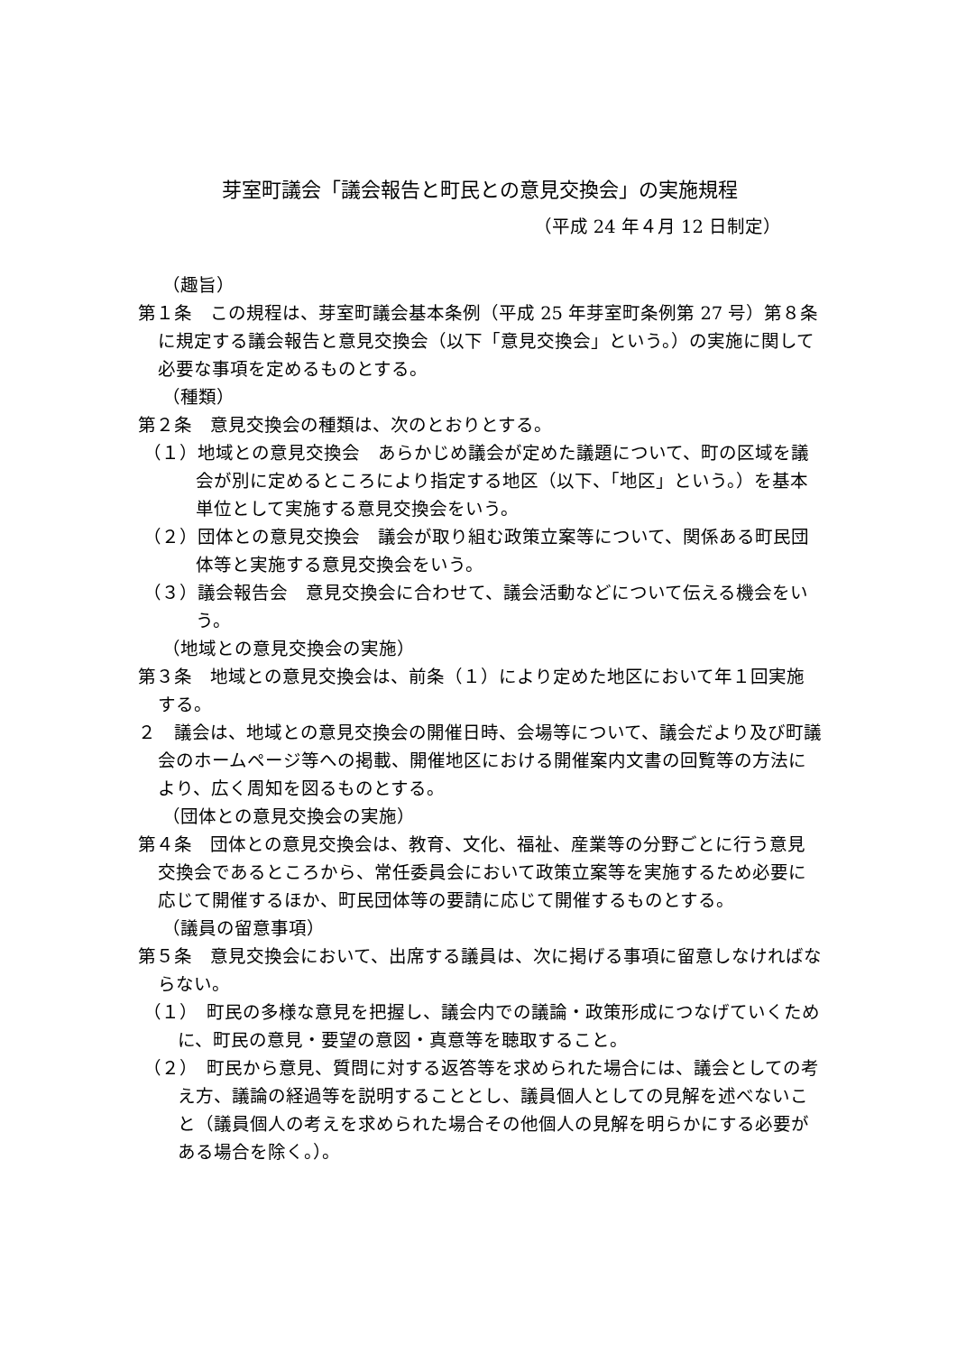芽室町議会「議会報告と町民との意見交換会」の実施規程
（平成 24 年４月 12 日制定）
（趣旨）
第１条　この規程は、芽室町議会基本条例（平成 25 年芽室町条例第 27 号）第８条に規定する議会報告と意見交換会（以下「意見交換会」という。）の実施に関して必要な事項を定めるものとする。
（種類）
第２条　意見交換会の種類は、次のとおりとする。
（１）地域との意見交換会　あらかじめ議会が定めた議題について、町の区域を議会が別に定めるところにより指定する地区（以下、「地区」という。）を基本単位として実施する意見交換会をいう。
（２）団体との意見交換会　議会が取り組む政策立案等について、関係ある町民団体等と実施する意見交換会をいう。
（３）議会報告会　意見交換会に合わせて、議会活動などについて伝える機会をいう。
（地域との意見交換会の実施）
第３条　地域との意見交換会は、前条（１）により定めた地区において年１回実施する。
２　議会は、地域との意見交換会の開催日時、会場等について、議会だより及び町議会のホームページ等への掲載、開催地区における開催案内文書の回覧等の方法により、広く周知を図るものとする。
（団体との意見交換会の実施）
第４条　団体との意見交換会は、教育、文化、福祉、産業等の分野ごとに行う意見交換会であるところから、常任委員会において政策立案等を実施するため必要に応じて開催するほか、町民団体等の要請に応じて開催するものとする。
（議員の留意事項）
第５条　意見交換会において、出席する議員は、次に掲げる事項に留意しなければならない。
（１）　町民の多様な意見を把握し、議会内での議論・政策形成につなげていくために、町民の意見・要望の意図・真意等を聴取すること。
（２）　町民から意見、質問に対する返答等を求められた場合には、議会としての考え方、議論の経過等を説明することとし、議員個人としての見解を述べないこと（議員個人の考えを求められた場合その他個人の見解を明らかにする必要がある場合を除く。）。